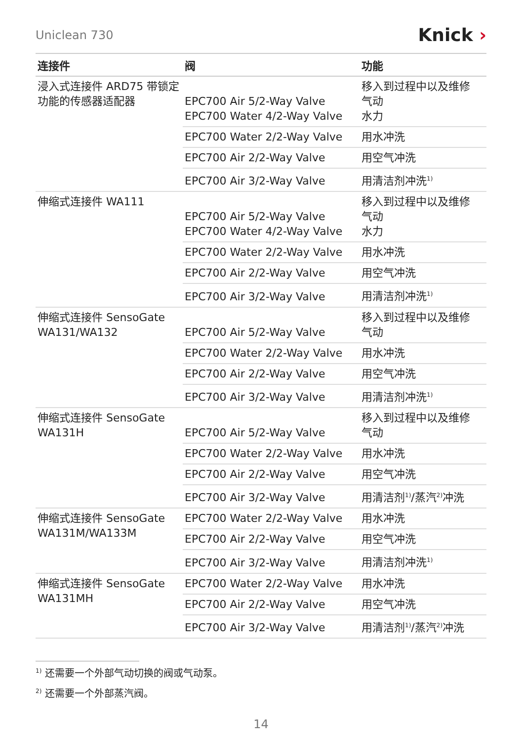Uniclean 730
Knick ›
| 连接件 | 阀 | 功能 |
| --- | --- | --- |
| 浸入式连接件 ARD75 带锁定功能的传感器适配器 | EPC700 Air 5/2-Way Valve EPC700 Water 4/2-Way Valve | 移入到过程中以及维修 气动 水力 |
| | EPC700 Water 2/2-Way Valve | 用水冲洗 |
| | EPC700 Air 2/2-Way Valve | 用空气冲洗 |
| | EPC700 Air 3/2-Way Valve | 用清洁剂冲洗<sup>1)</sup> |
| 伸缩式连接件 WA111 | EPC700 Air 5/2-Way Valve EPC700 Water 4/2-Way Valve | 移入到过程中以及维修 气动 水力 |
| | EPC700 Water 2/2-Way Valve | 用水冲洗 |
| | EPC700 Air 2/2-Way Valve | 用空气冲洗 |
| | EPC700 Air 3/2-Way Valve | 用清洁剂冲洗<sup>1)</sup> |
| 伸缩式连接件 SensoGate WA131/WA132 | EPC700 Air 5/2-Way Valve | 移入到过程中以及维修 气动 |
| | EPC700 Water 2/2-Way Valve | 用水冲洗 |
| | EPC700 Air 2/2-Way Valve | 用空气冲洗 |
| | EPC700 Air 3/2-Way Valve | 用清洁剂冲洗<sup>1)</sup> |
| 伸缩式连接件 SensoGate WA131H | EPC700 Air 5/2-Way Valve | 移入到过程中以及维修 气动 |
| | EPC700 Water 2/2-Way Valve | 用水冲洗 |
| | EPC700 Air 2/2-Way Valve | 用空气冲洗 |
| | EPC700 Air 3/2-Way Valve | 用清洁剂<sup>1)</sup>/蒸汽<sup>2)</sup>冲洗 |
| 伸缩式连接件 SensoGate WA131M/WA133M | EPC700 Water 2/2-Way Valve | 用水冲洗 |
| | EPC700 Air 2/2-Way Valve | 用空气冲洗 |
| | EPC700 Air 3/2-Way Valve | 用清洁剂冲洗<sup>1)</sup> |
| 伸缩式连接件 SensoGate WA131MH | EPC700 Water 2/2-Way Valve | 用水冲洗 |
| | EPC700 Air 2/2-Way Valve | 用空气冲洗 |
| | EPC700 Air 3/2-Way Valve | 用清洁剂<sup>1)</sup>/蒸汽<sup>2)</sup>冲洗 |
<sup>1)</sup> 还需要一个外部气动切换的阀或气动泵。
<sup>2)</sup> 还需要一个外部蒸汽阀。
14